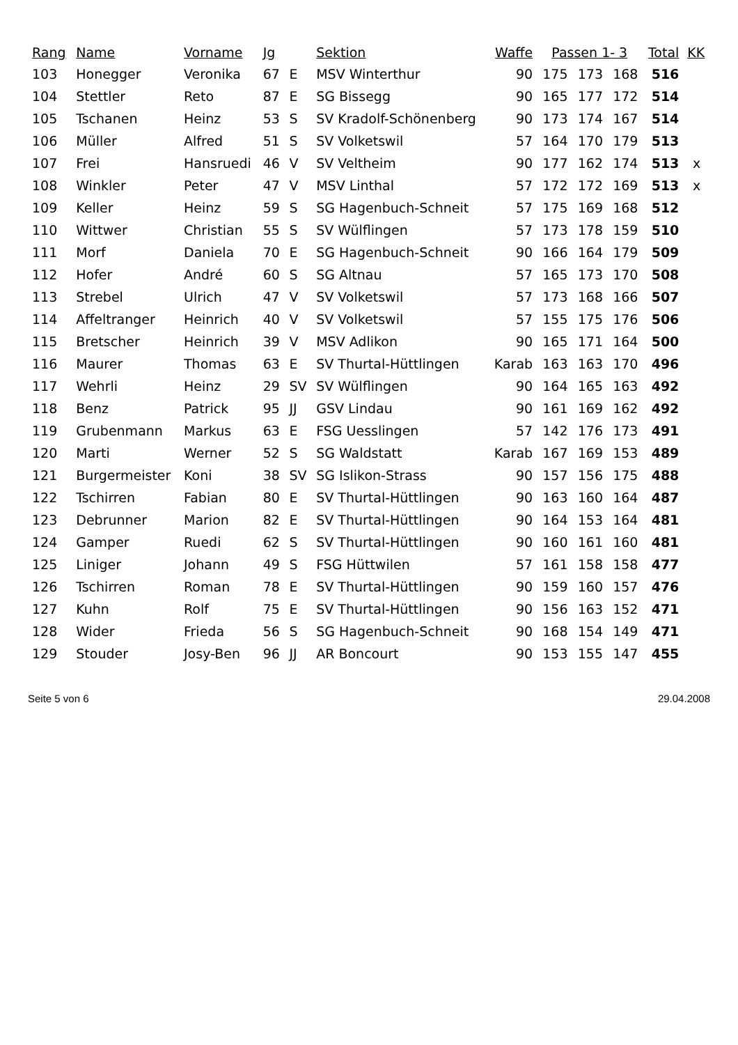| Rang | Name | Vorname | Jg | | Sektion | Waffe | Passen 1- 3 | | | Total | KK |
| --- | --- | --- | --- | --- | --- | --- | --- | --- | --- | --- | --- |
| 103 | Honegger | Veronika | 67 | E | MSV Winterthur | 90 | 175 | 173 | 168 | 516 | |
| 104 | Stettler | Reto | 87 | E | SG Bissegg | 90 | 165 | 177 | 172 | 514 | |
| 105 | Tschanen | Heinz | 53 | S | SV Kradolf-Schönenberg | 90 | 173 | 174 | 167 | 514 | |
| 106 | Müller | Alfred | 51 | S | SV Volketswil | 57 | 164 | 170 | 179 | 513 | |
| 107 | Frei | Hansruedi | 46 | V | SV Veltheim | 90 | 177 | 162 | 174 | 513 | x |
| 108 | Winkler | Peter | 47 | V | MSV Linthal | 57 | 172 | 172 | 169 | 513 | x |
| 109 | Keller | Heinz | 59 | S | SG Hagenbuch-Schneit | 57 | 175 | 169 | 168 | 512 | |
| 110 | Wittwer | Christian | 55 | S | SV Wülflingen | 57 | 173 | 178 | 159 | 510 | |
| 111 | Morf | Daniela | 70 | E | SG Hagenbuch-Schneit | 90 | 166 | 164 | 179 | 509 | |
| 112 | Hofer | André | 60 | S | SG Altnau | 57 | 165 | 173 | 170 | 508 | |
| 113 | Strebel | Ulrich | 47 | V | SV Volketswil | 57 | 173 | 168 | 166 | 507 | |
| 114 | Affeltranger | Heinrich | 40 | V | SV Volketswil | 57 | 155 | 175 | 176 | 506 | |
| 115 | Bretscher | Heinrich | 39 | V | MSV Adlikon | 90 | 165 | 171 | 164 | 500 | |
| 116 | Maurer | Thomas | 63 | E | SV Thurtal-Hüttlingen | Karab | 163 | 163 | 170 | 496 | |
| 117 | Wehrli | Heinz | 29 | SV | SV Wülflingen | 90 | 164 | 165 | 163 | 492 | |
| 118 | Benz | Patrick | 95 | JJ | GSV Lindau | 90 | 161 | 169 | 162 | 492 | |
| 119 | Grubenmann | Markus | 63 | E | FSG Uesslingen | 57 | 142 | 176 | 173 | 491 | |
| 120 | Marti | Werner | 52 | S | SG Waldstatt | Karab | 167 | 169 | 153 | 489 | |
| 121 | Burgermeister | Koni | 38 | SV | SG Islikon-Strass | 90 | 157 | 156 | 175 | 488 | |
| 122 | Tschirren | Fabian | 80 | E | SV Thurtal-Hüttlingen | 90 | 163 | 160 | 164 | 487 | |
| 123 | Debrunner | Marion | 82 | E | SV Thurtal-Hüttlingen | 90 | 164 | 153 | 164 | 481 | |
| 124 | Gamper | Ruedi | 62 | S | SV Thurtal-Hüttlingen | 90 | 160 | 161 | 160 | 481 | |
| 125 | Liniger | Johann | 49 | S | FSG Hüttwilen | 57 | 161 | 158 | 158 | 477 | |
| 126 | Tschirren | Roman | 78 | E | SV Thurtal-Hüttlingen | 90 | 159 | 160 | 157 | 476 | |
| 127 | Kuhn | Rolf | 75 | E | SV Thurtal-Hüttlingen | 90 | 156 | 163 | 152 | 471 | |
| 128 | Wider | Frieda | 56 | S | SG Hagenbuch-Schneit | 90 | 168 | 154 | 149 | 471 | |
| 129 | Stouder | Josy-Ben | 96 | JJ | AR Boncourt | 90 | 153 | 155 | 147 | 455 | |
Seite 5 von 6 29.04.2008